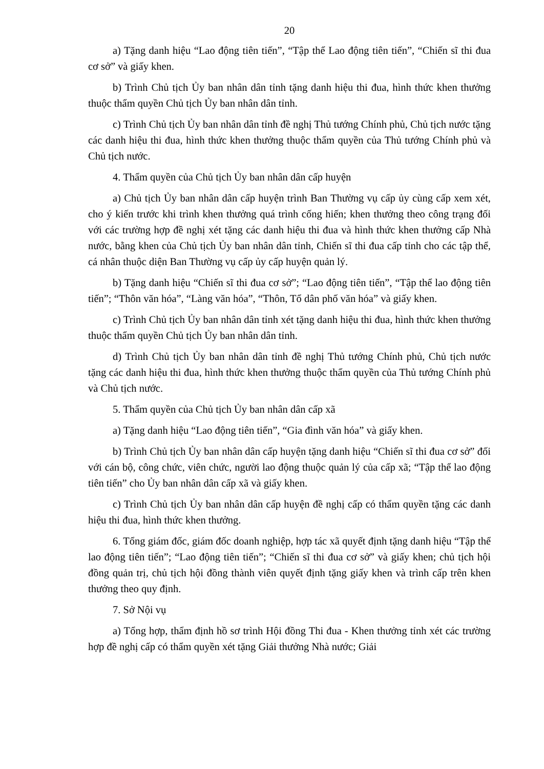20
a) Tặng danh hiệu “Lao động tiên tiến”, “Tập thể Lao động tiên tiến”, “Chiến sĩ thi đua cơ sở” và giấy khen.
b) Trình Chủ tịch Ủy ban nhân dân tỉnh tặng danh hiệu thi đua, hình thức khen thưởng thuộc thẩm quyền Chủ tịch Ủy ban nhân dân tỉnh.
c) Trình Chủ tịch Ủy ban nhân dân tỉnh đề nghị Thủ tướng Chính phủ, Chủ tịch nước tặng các danh hiệu thi đua, hình thức khen thưởng thuộc thẩm quyền của Thủ tướng Chính phủ và Chủ tịch nước.
4. Thẩm quyền của Chủ tịch Ủy ban nhân dân cấp huyện
a) Chủ tịch Ủy ban nhân dân cấp huyện trình Ban Thường vụ cấp ủy cùng cấp xem xét, cho ý kiến trước khi trình khen thưởng quá trình cống hiến; khen thưởng theo công trạng đối với các trường hợp đề nghị xét tặng các danh hiệu thi đua và hình thức khen thưởng cấp Nhà nước, bằng khen của Chủ tịch Ủy ban nhân dân tỉnh, Chiến sĩ thi đua cấp tỉnh cho các tập thể, cá nhân thuộc diện Ban Thường vụ cấp ủy cấp huyện quản lý.
b) Tặng danh hiệu “Chiến sĩ thi đua cơ sở”; “Lao động tiên tiến”, “Tập thể lao động tiên tiến”; “Thôn văn hóa”, “Làng văn hóa”, “Thôn, Tổ dân phố văn hóa” và giấy khen.
c) Trình Chủ tịch Ủy ban nhân dân tỉnh xét tặng danh hiệu thi đua, hình thức khen thưởng thuộc thẩm quyền Chủ tịch Ủy ban nhân dân tỉnh.
d) Trình Chủ tịch Ủy ban nhân dân tỉnh đề nghị Thủ tướng Chính phủ, Chủ tịch nước tặng các danh hiệu thi đua, hình thức khen thưởng thuộc thẩm quyền của Thủ tướng Chính phủ và Chủ tịch nước.
5. Thẩm quyền của Chủ tịch Ủy ban nhân dân cấp xã
a) Tặng danh hiệu “Lao động tiên tiến”, “Gia đình văn hóa” và giấy khen.
b) Trình Chủ tịch Ủy ban nhân dân cấp huyện tặng danh hiệu “Chiến sĩ thi đua cơ sở” đối với cán bộ, công chức, viên chức, người lao động thuộc quản lý của cấp xã; “Tập thể lao động tiên tiến” cho Ủy ban nhân dân cấp xã và giấy khen.
c) Trình Chủ tịch Ủy ban nhân dân cấp huyện đề nghị cấp có thẩm quyền tặng các danh hiệu thi đua, hình thức khen thưởng.
6. Tổng giám đốc, giám đốc doanh nghiệp, hợp tác xã quyết định tặng danh hiệu “Tập thể lao động tiên tiến”; “Lao động tiên tiến”; “Chiến sĩ thi đua cơ sở” và giấy khen; chủ tịch hội đồng quản trị, chủ tịch hội đồng thành viên quyết định tặng giấy khen và trình cấp trên khen thưởng theo quy định.
7. Sở Nội vụ
a) Tổng hợp, thẩm định hồ sơ trình Hội đồng Thi đua - Khen thưởng tỉnh xét các trường hợp đề nghị cấp có thẩm quyền xét tặng Giải thưởng Nhà nước; Giải